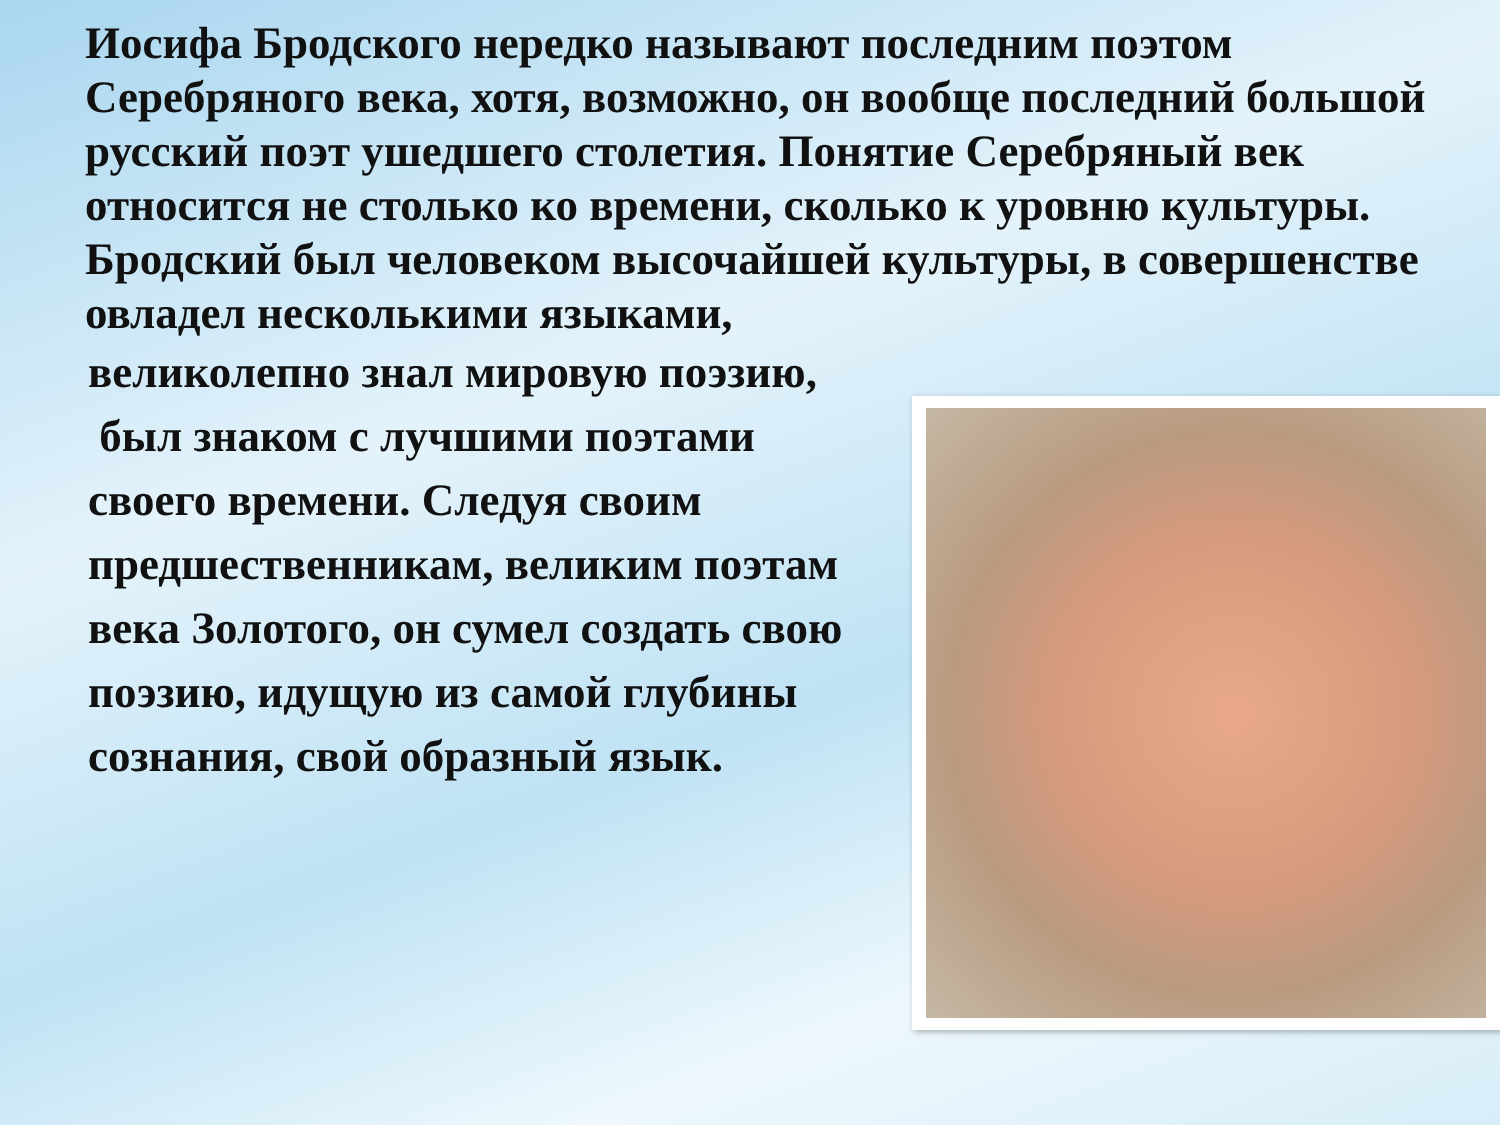Иосифа Бродского нередко называют последним поэтом Серебряного века, хотя, возможно, он вообще последний большой русский поэт ушедшего столетия. Понятие Серебряный век относится не столько ко времени, сколько к уровню культуры. Бродский был человеком высочайшей культуры, в совершенстве овладел несколькими языками,
великолепно знал мировую поэзию,
был знаком с лучшими поэтами своего времени. Следуя своим предшественникам, великим поэтам века Золотого, он сумел создать свою поэзию, идущую из самой глубины сознания, свой образный язык.